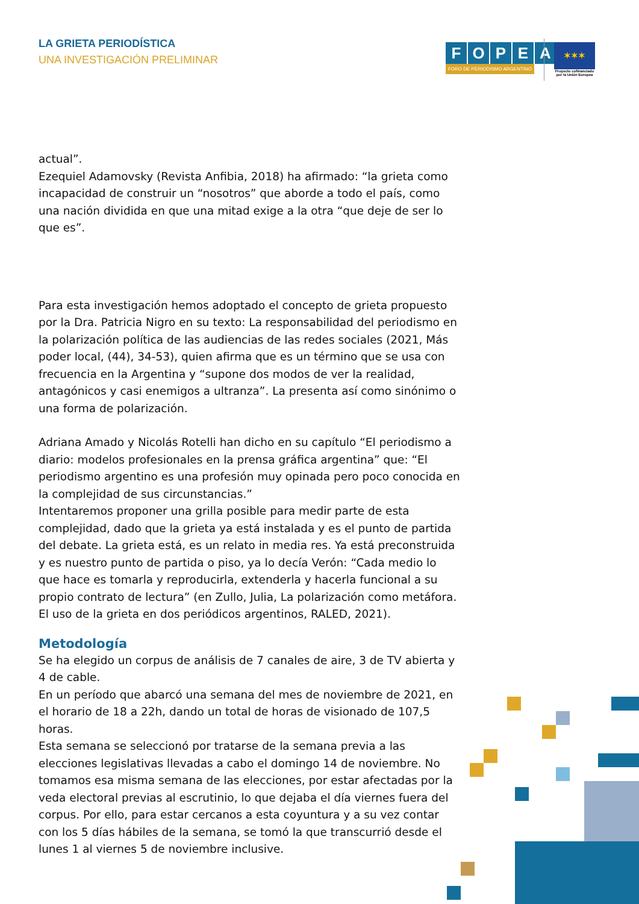LA GRIETA PERIODÍSTICA
UNA INVESTIGACIÓN PRELIMINAR
FOPEA
FORO DE PERIODISMO ARGENTINO
✶✶✶
Proyecto cofinanciado por la Unión Europea
actual”.
Ezequiel Adamovsky (Revista Anfibia, 2018) ha afirmado: “la grieta como incapacidad de construir un “nosotros” que aborde a todo el país, como una nación dividida en que una mitad exige a la otra “que deje de ser lo que es”.
Para esta investigación hemos adoptado el concepto de grieta propuesto por la Dra. Patricia Nigro en su texto: La responsabilidad del periodismo en la polarización política de las audiencias de las redes sociales (2021, Más poder local, (44), 34-53), quien afirma que es un término que se usa con frecuencia en la Argentina y “supone dos modos de ver la realidad, antagónicos y casi enemigos a ultranza”. La presenta así como sinónimo o una forma de polarización.
Adriana Amado y Nicolás Rotelli han dicho en su capítulo “El periodismo a diario: modelos profesionales en la prensa gráfica argentina” que: “El periodismo argentino es una profesión muy opinada pero poco conocida en la complejidad de sus circunstancias.”
Intentaremos proponer una grilla posible para medir parte de esta complejidad, dado que la grieta ya está instalada y es el punto de partida del debate. La grieta está, es un relato in media res. Ya está preconstruida y es nuestro punto de partida o piso, ya lo decía Verón: “Cada medio lo que hace es tomarla y reproducirla, extenderla y hacerla funcional a su propio contrato de lectura” (en Zullo, Julia, La polarización como metáfora. El uso de la grieta en dos periódicos argentinos, RALED, 2021).
Metodología
Se ha elegido un corpus de análisis de 7 canales de aire, 3 de TV abierta y 4 de cable.
En un período que abarcó una semana del mes de noviembre de 2021, en el horario de 18 a 22h, dando un total de horas de visionado de 107,5 horas.
Esta semana se seleccionó por tratarse de la semana previa a las elecciones legislativas llevadas a cabo el domingo 14 de noviembre. No tomamos esa misma semana de las elecciones, por estar afectadas por la veda electoral previas al escrutinio, lo que dejaba el día viernes fuera del corpus. Por ello, para estar cercanos a esta coyuntura y a su vez contar con los 5 días hábiles de la semana, se tomó la que transcurrió desde el lunes 1 al viernes 5 de noviembre inclusive.